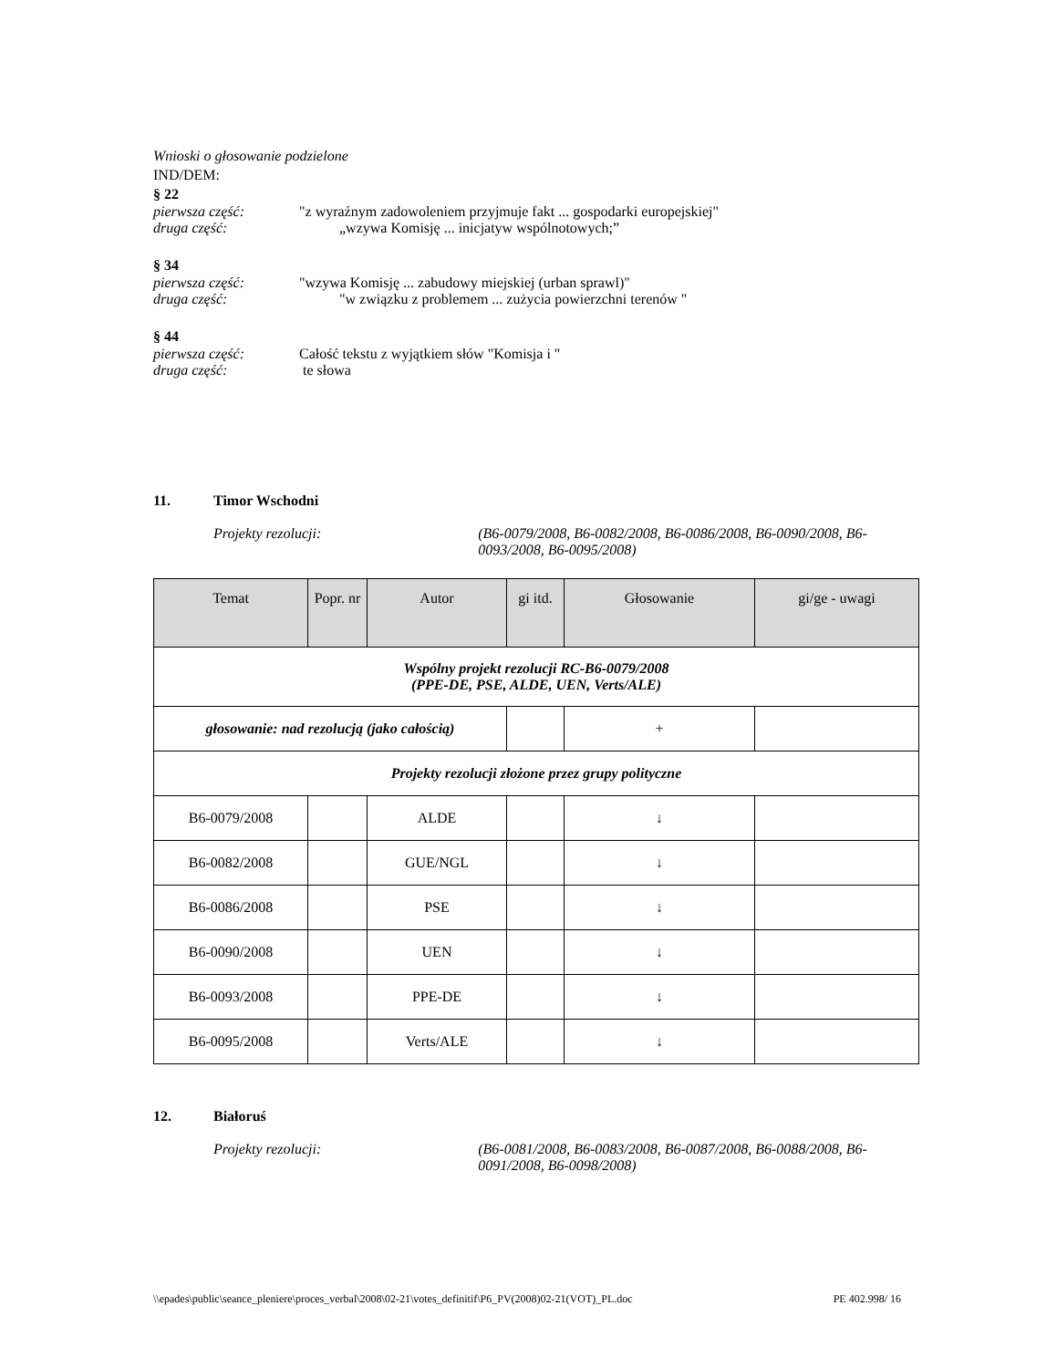Wnioski o głosowanie podzielone
IND/DEM:
§ 22
pierwsza część: "z wyraźnym zadowoleniem przyjmuje fakt ... gospodarki europejskiej"
druga część: „wzywa Komisję ... inicjatyw wspólnotowych;”
§ 34
pierwsza część: "wzywa Komisję ... zabudowy miejskiej (urban sprawl)"
druga część: "w związku z problemem ... zużycia powierzchni terenów "
§ 44
pierwsza część: Całość tekstu z wyjątkiem słów "Komisja i "
druga część: te słowa
11. Timor Wschodni
Projekty rezolucji: (B6-0079/2008, B6-0082/2008, B6-0086/2008, B6-0090/2008, B6-0093/2008, B6-0095/2008)
| Temat | Popr. nr | Autor | gi itd. | Głosowanie | gi/ge - uwagi |
| --- | --- | --- | --- | --- | --- |
| Wspólny projekt rezolucji RC-B6-0079/2008 (PPE-DE, PSE, ALDE, UEN, Verts/ALE) | | | | | |
| głosowanie: nad rezolucją (jako całością) | | | | + | |
| Projekty rezolucji złożone przez grupy polityczne | | | | | |
| B6-0079/2008 | | ALDE | | ↓ | |
| B6-0082/2008 | | GUE/NGL | | ↓ | |
| B6-0086/2008 | | PSE | | ↓ | |
| B6-0090/2008 | | UEN | | ↓ | |
| B6-0093/2008 | | PPE-DE | | ↓ | |
| B6-0095/2008 | | Verts/ALE | | ↓ | |
12. Białoruś
Projekty rezolucji: (B6-0081/2008, B6-0083/2008, B6-0087/2008, B6-0088/2008, B6-0091/2008, B6-0098/2008)
\\epades\public\seance_pleniere\proces_verbal\2008\02-21\votes_definitif\P6_PV(2008)02-21(VOT)_PL.doc PE 402.998/ 16